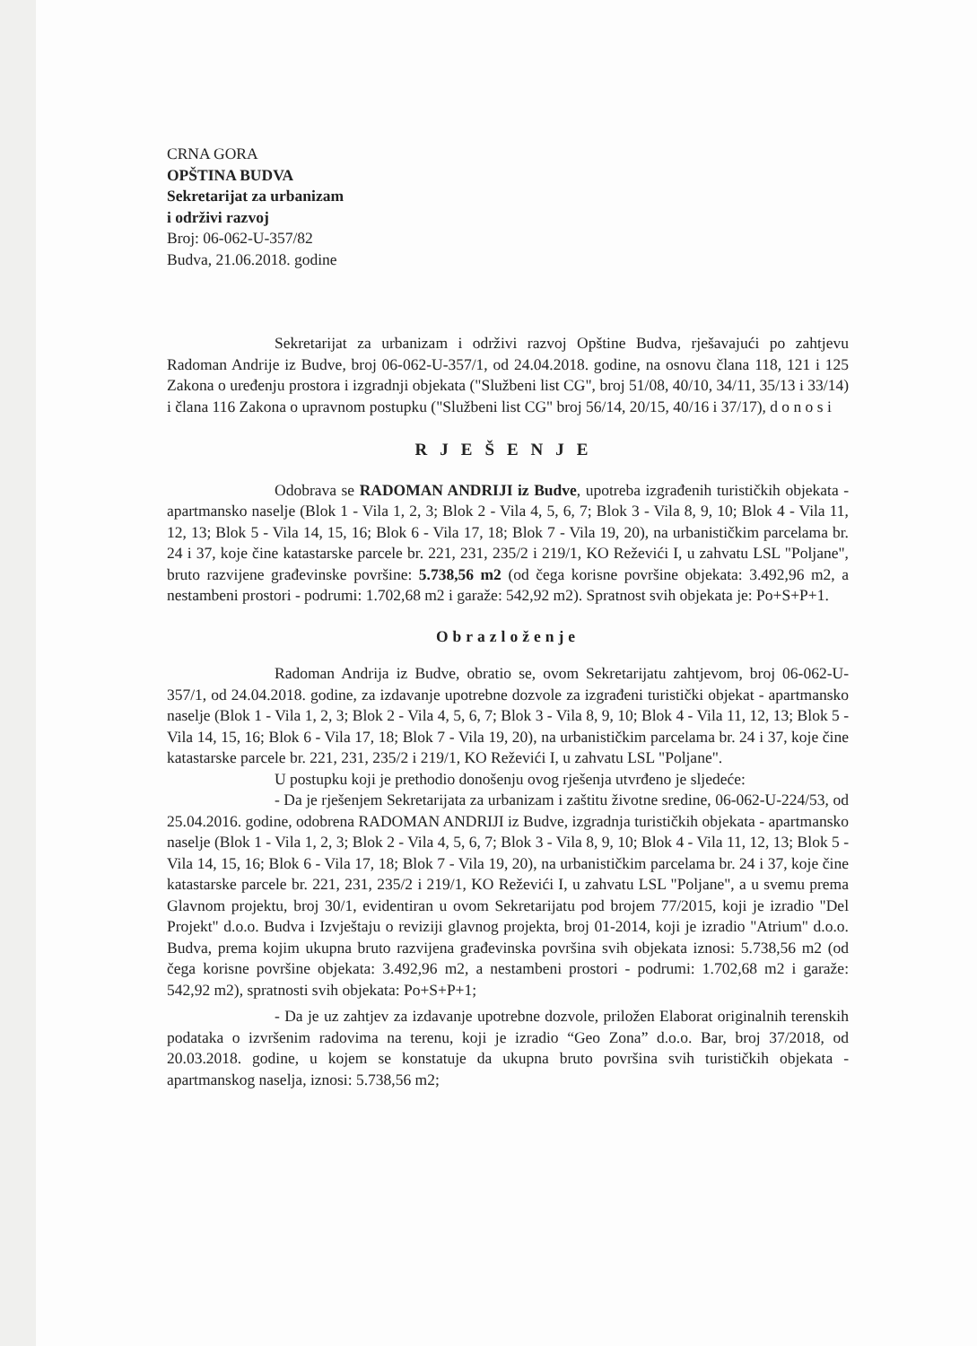CRNA GORA
OPŠTINA BUDVA
Sekretarijat za urbanizam
i održivi razvoj
Broj: 06-062-U-357/82
Budva, 21.06.2018. godine
Sekretarijat za urbanizam i održivi razvoj Opštine Budva, rješavajući po zahtjevu Radoman Andrije iz Budve, broj 06-062-U-357/1, od 24.04.2018. godine, na osnovu člana 118, 121 i 125 Zakona o uređenju prostora i izgradnji objekata ("Službeni list CG", broj 51/08, 40/10, 34/11, 35/13 i 33/14) i člana 116 Zakona o upravnom postupku ("Službeni list CG" broj 56/14, 20/15, 40/16 i 37/17), d o n o s i
RJEŠENJE
Odobrava se RADOMAN ANDRIJI iz Budve, upotreba izgrađenih turističkih objekata - apartmansko naselje (Blok 1 - Vila 1, 2, 3; Blok 2 - Vila 4, 5, 6, 7; Blok 3 - Vila 8, 9, 10; Blok 4 - Vila 11, 12, 13; Blok 5 - Vila 14, 15, 16; Blok 6 - Vila 17, 18; Blok 7 - Vila 19, 20), na urbanističkim parcelama br. 24 i 37, koje čine katastarske parcele br. 221, 231, 235/2 i 219/1, KO Reževići I, u zahvatu LSL "Poljane", bruto razvijene građevinske površine: 5.738,56 m2 (od čega korisne površine objekata: 3.492,96 m2, a nestambeni prostori - podrumi: 1.702,68 m2 i garaže: 542,92 m2). Spratnost svih objekata je: Po+S+P+1.
Obrazloženje
Radoman Andrija iz Budve, obratio se, ovom Sekretarijatu zahtjevom, broj 06-062-U-357/1, od 24.04.2018. godine, za izdavanje upotrebne dozvole za izgrađeni turistički objekat - apartmansko naselje (Blok 1 - Vila 1, 2, 3; Blok 2 - Vila 4, 5, 6, 7; Blok 3 - Vila 8, 9, 10; Blok 4 - Vila 11, 12, 13; Blok 5 - Vila 14, 15, 16; Blok 6 - Vila 17, 18; Blok 7 - Vila 19, 20), na urbanističkim parcelama br. 24 i 37, koje čine katastarske parcele br. 221, 231, 235/2 i 219/1, KO Reževići I, u zahvatu LSL "Poljane".
U postupku koji je prethodio donošenju ovog rješenja utvrđeno je sljedeće:
- Da je rješenjem Sekretarijata za urbanizam i zaštitu životne sredine, 06-062-U-224/53, od 25.04.2016. godine, odobrena RADOMAN ANDRIJI iz Budve, izgradnja turističkih objekata - apartmansko naselje (Blok 1 - Vila 1, 2, 3; Blok 2 - Vila 4, 5, 6, 7; Blok 3 - Vila 8, 9, 10; Blok 4 - Vila 11, 12, 13; Blok 5 - Vila 14, 15, 16; Blok 6 - Vila 17, 18; Blok 7 - Vila 19, 20), na urbanističkim parcelama br. 24 i 37, koje čine katastarske parcele br. 221, 231, 235/2 i 219/1, KO Reževići I, u zahvatu LSL "Poljane", a u svemu prema Glavnom projektu, broj 30/1, evidentiran u ovom Sekretarijatu pod brojem 77/2015, koji je izradio "Del Projekt" d.o.o. Budva i Izvještaju o reviziji glavnog projekta, broj 01-2014, koji je izradio "Atrium" d.o.o. Budva, prema kojim ukupna bruto razvijena građevinska površina svih objekata iznosi: 5.738,56 m2 (od čega korisne površine objekata: 3.492,96 m2, a nestambeni prostori - podrumi: 1.702,68 m2 i garaže: 542,92 m2), spratnosti svih objekata: Po+S+P+1;
- Da je uz zahtjev za izdavanje upotrebne dozvole, priložen Elaborat originalnih terenskih podataka o izvršenim radovima na terenu, koji je izradio “Geo Zona” d.o.o. Bar, broj 37/2018, od 20.03.2018. godine, u kojem se konstatuje da ukupna bruto površina svih turističkih objekata - apartmanskog naselja, iznosi: 5.738,56 m2;